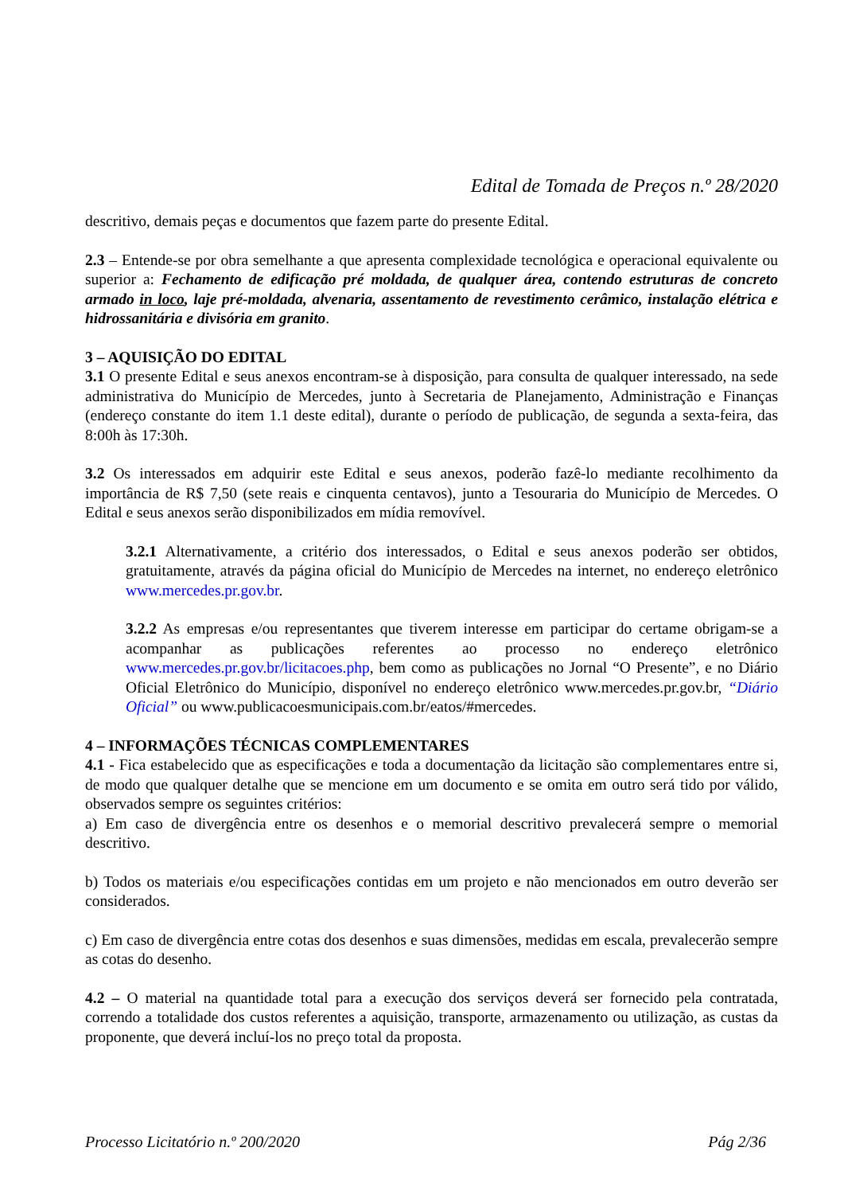Edital de Tomada de Preços n.º 28/2020
descritivo, demais peças e documentos que fazem parte do presente Edital.
2.3 – Entende-se por obra semelhante a que apresenta complexidade tecnológica e operacional equivalente ou superior a: Fechamento de edificação pré moldada, de qualquer área, contendo estruturas de concreto armado in loco, laje pré-moldada, alvenaria, assentamento de revestimento cerâmico, instalação elétrica e hidrossanitária e divisória em granito.
3 – AQUISIÇÃO DO EDITAL
3.1 O presente Edital e seus anexos encontram-se à disposição, para consulta de qualquer interessado, na sede administrativa do Município de Mercedes, junto à Secretaria de Planejamento, Administração e Finanças (endereço constante do item 1.1 deste edital), durante o período de publicação, de segunda a sexta-feira, das 8:00h às 17:30h.
3.2 Os interessados em adquirir este Edital e seus anexos, poderão fazê-lo mediante recolhimento da importância de R$ 7,50 (sete reais e cinquenta centavos), junto a Tesouraria do Município de Mercedes. O Edital e seus anexos serão disponibilizados em mídia removível.
3.2.1 Alternativamente, a critério dos interessados, o Edital e seus anexos poderão ser obtidos, gratuitamente, através da página oficial do Município de Mercedes na internet, no endereço eletrônico www.mercedes.pr.gov.br.
3.2.2 As empresas e/ou representantes que tiverem interesse em participar do certame obrigam-se a acompanhar as publicações referentes ao processo no endereço eletrônico www.mercedes.pr.gov.br/licitacoes.php, bem como as publicações no Jornal “O Presente”, e no Diário Oficial Eletrônico do Município, disponível no endereço eletrônico www.mercedes.pr.gov.br, “Diário Oficial” ou www.publicacoesmunicipais.com.br/eatos/#mercedes.
4 – INFORMAÇÕES TÉCNICAS COMPLEMENTARES
4.1 - Fica estabelecido que as especificações e toda a documentação da licitação são complementares entre si, de modo que qualquer detalhe que se mencione em um documento e se omita em outro será tido por válido, observados sempre os seguintes critérios:
a) Em caso de divergência entre os desenhos e o memorial descritivo prevalecerá sempre o memorial descritivo.
b) Todos os materiais e/ou especificações contidas em um projeto e não mencionados em outro deverão ser considerados.
c) Em caso de divergência entre cotas dos desenhos e suas dimensões, medidas em escala, prevalecerão sempre as cotas do desenho.
4.2 – O material na quantidade total para a execução dos serviços deverá ser fornecido pela contratada, correndo a totalidade dos custos referentes a aquisição, transporte, armazenamento ou utilização, as custas da proponente, que deverá incluí-los no preço total da proposta.
Processo Licitatório n.º 200/2020 Pág 2/36